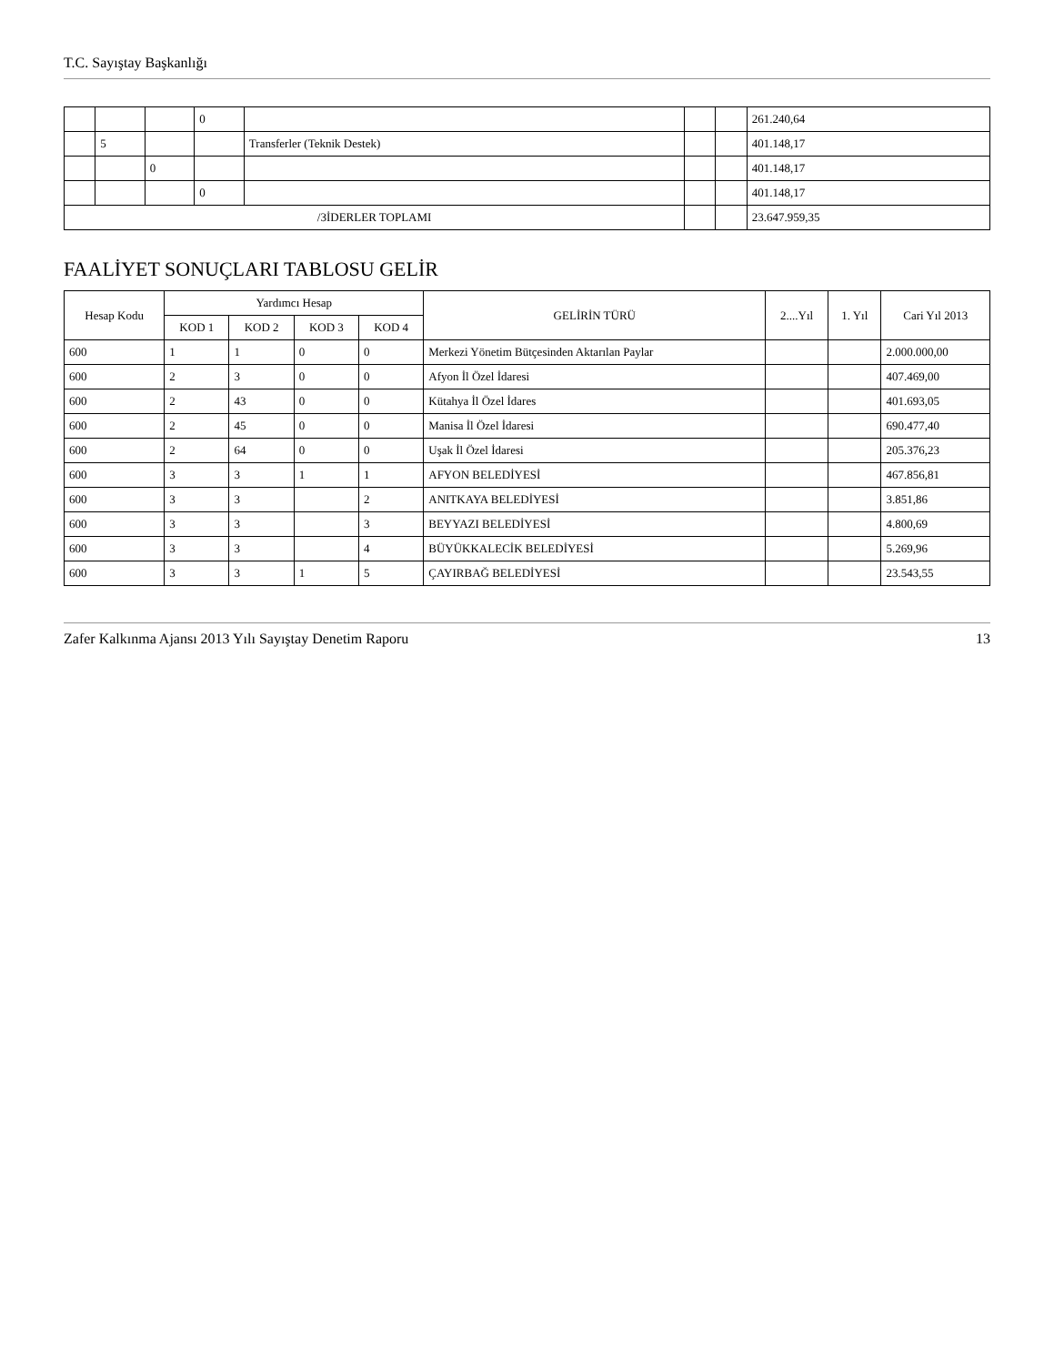T.C. Sayıştay Başkanlığı
| | | | 0 | | | | 261.240,64 |
| | 5 | | | Transferler (Teknik Destek) | | | 401.148,17 |
| | | 0 | | | | | 401.148,17 |
| | | | 0 | | | | 401.148,17 |
| /3İDERLER TOPLAMI | | | | | | | 23.647.959,35 |
FAALİYET SONUÇLARI TABLOSU GELİR
| Hesap Kodu | Yardımcı Hesap | | | | GELİRİN TÜRÜ | 2....Yıl | 1. Yıl | Cari Yıl 2013 |
| --- | --- | --- | --- | --- | --- | --- | --- | --- |
| | KOD 1 | KOD 2 | KOD 3 | KOD 4 | | | | |
| 600 | 1 | 1 | 0 | 0 | Merkezi Yönetim Bütçesinden Aktarılan Paylar | | | 2.000.000,00 |
| 600 | 2 | 3 | 0 | 0 | Afyon İl Özel İdaresi | | | 407.469,00 |
| 600 | 2 | 43 | 0 | 0 | Kütahya İl Özel İdares | | | 401.693,05 |
| 600 | 2 | 45 | 0 | 0 | Manisa İl Özel İdaresi | | | 690.477,40 |
| 600 | 2 | 64 | 0 | 0 | Uşak İl Özel İdaresi | | | 205.376,23 |
| 600 | 3 | 3 | 1 | 1 | AFYON BELEDİYESİ | | | 467.856,81 |
| 600 | 3 | 3 | | 2 | ANITKAYA BELEDİYESİ | | | 3.851,86 |
| 600 | 3 | 3 | | 3 | BEYYAZI BELEDİYESİ | | | 4.800,69 |
| 600 | 3 | 3 | | 4 | BÜYÜKKALECİK BELEDİYESİ | | | 5.269,96 |
| 600 | 3 | 3 | 1 | 5 | ÇAYIRBAĞ BELEDİYESİ | | | 23.543,55 |
Zafer Kalkınma Ajansı 2013 Yılı Sayıştay Denetim Raporu 13